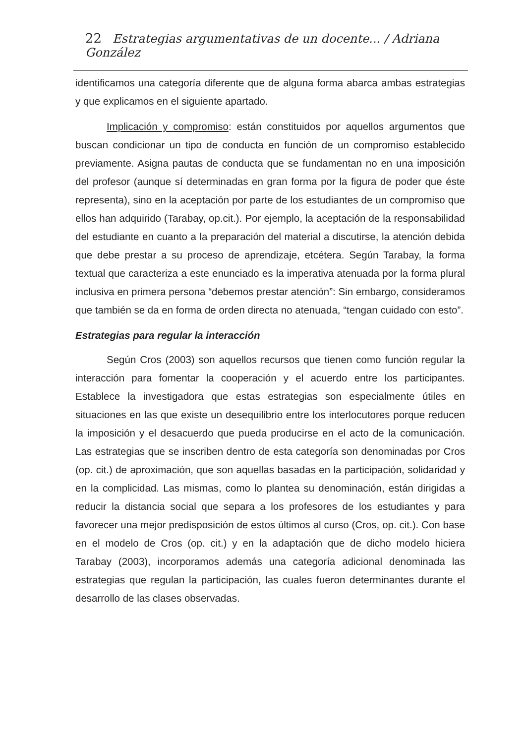22 Estrategias argumentativas de un docente... / Adriana González
identificamos una categoría diferente que de alguna forma abarca ambas estrategias y que explicamos en el siguiente apartado.
Implicación y compromiso: están constituidos por aquellos argumentos que buscan condicionar un tipo de conducta en función de un compromiso establecido previamente. Asigna pautas de conducta que se fundamentan no en una imposición del profesor (aunque sí determinadas en gran forma por la figura de poder que éste representa), sino en la aceptación por parte de los estudiantes de un compromiso que ellos han adquirido (Tarabay, op.cit.). Por ejemplo, la aceptación de la responsabilidad del estudiante en cuanto a la preparación del material a discutirse, la atención debida que debe prestar a su proceso de aprendizaje, etcétera. Según Tarabay, la forma textual que caracteriza a este enunciado es la imperativa atenuada por la forma plural inclusiva en primera persona “debemos prestar atención”: Sin embargo, consideramos que también se da en forma de orden directa no atenuada, “tengan cuidado con esto”.
Estrategias para regular la interacción
Según Cros (2003) son aquellos recursos que tienen como función regular la interacción para fomentar la cooperación y el acuerdo entre los participantes. Establece la investigadora que estas estrategias son especialmente útiles en situaciones en las que existe un desequilibrio entre los interlocutores porque reducen la imposición y el desacuerdo que pueda producirse en el acto de la comunicación. Las estrategias que se inscriben dentro de esta categoría son denominadas por Cros (op. cit.) de aproximación, que son aquellas basadas en la participación, solidaridad y en la complicidad. Las mismas, como lo plantea su denominación, están dirigidas a reducir la distancia social que separa a los profesores de los estudiantes y para favorecer una mejor predisposición de estos últimos al curso (Cros, op. cit.). Con base en el modelo de Cros (op. cit.) y en la adaptación que de dicho modelo hiciera Tarabay (2003), incorporamos además una categoría adicional denominada las estrategias que regulan la participación, las cuales fueron determinantes durante el desarrollo de las clases observadas.